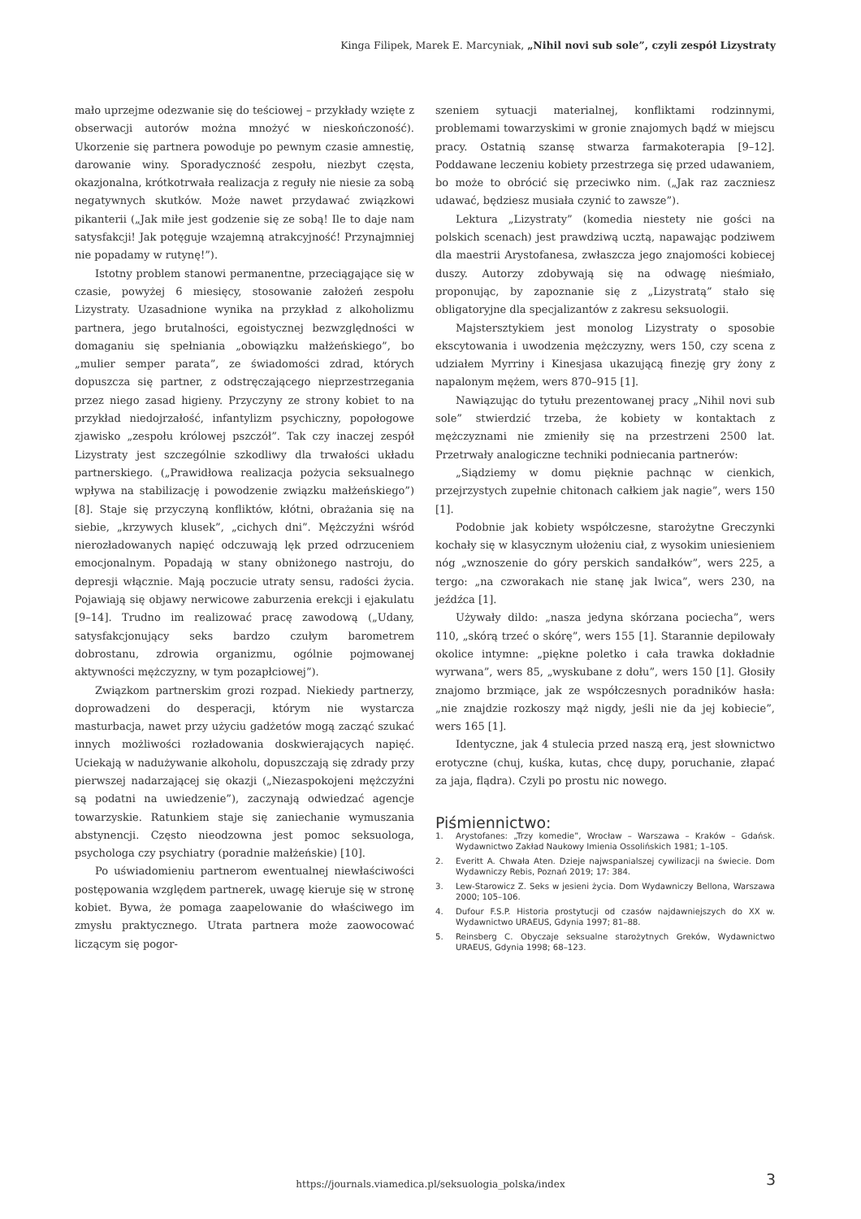Kinga Filipek, Marek E. Marcyniak, „Nihil novi sub sole”, czyli zespół Lizystraty
mało uprzejme odezwanie się do teściowej – przykłady wzięte z obserwacji autorów można mnożyć w nieskończoność). Ukorzenie się partnera powoduje po pewnym czasie amnestię, darowanie winy. Sporadyczność zespołu, niezbyt częsta, okazjonalna, krótkotrwała realizacja z reguły nie niesie za sobą negatywnych skutków. Może nawet przydawać związkowi pikanterii („Jak miłe jest godzenie się ze sobą! Ile to daje nam satysfakcji! Jak potęguje wzajemną atrakcyjność! Przynajmniej nie popadamy w rutynę!”).
Istotny problem stanowi permanentne, przeciągające się w czasie, powyżej 6 miesięcy, stosowanie założeń zespołu Lizystraty. Uzasadnione wynika na przykład z alkoholizmu partnera, jego brutalności, egoistycznej bezwzględności w domaganiu się spełniania „obowiązku małżeńskiego”, bo „mulier semper parata”, ze świadomości zdrad, których dopuszcza się partner, z odstręczającego nieprzestrzegania przez niego zasad higieny. Przyczyny ze strony kobiet to na przykład niedojrzałość, infantylizm psychiczny, popołogowe zjawisko „zespołu królowej pszczół”. Tak czy inaczej zespół Lizystraty jest szczególnie szkodliwy dla trwałości układu partnerskiego. („Prawidłowa realizacja pożycia seksualnego wpływa na stabilizację i powodzenie związku małżeńskiego”) [8]. Staje się przyczyną konfliktów, kłótni, obrażania się na siebie, „krzywych klusek”, „cichych dni”. Mężczyźni wśród nierozładowanych napięć odczuwają lęk przed odrzuceniem emocjonalnym. Popadają w stany obniżonego nastroju, do depresji włącznie. Mają poczucie utraty sensu, radości życia. Pojawiają się objawy nerwicowe zaburzenia erekcji i ejakulatu [9–14]. Trudno im realizować pracę zawodową („Udany, satysfakcjonujący seks bardzo czułym barometrem dobrostanu, zdrowia organizmu, ogólnie pojmowanej aktywności mężczyzny, w tym pozapłciowej”).
Związkom partnerskim grozi rozpad. Niekiedy partnerzy, doprowadzeni do desperacji, którym nie wystarcza masturbacja, nawet przy użyciu gadżetów mogą zacząć szukać innych możliwości rozładowania doskwierających napięć. Uciekają w nadużywanie alkoholu, dopuszczają się zdrady przy pierwszej nadarzającej się okazji („Niezaspokojeni mężczyźni są podatni na uwiedzenie”), zaczynają odwiedzać agencje towarzyskie. Ratunkiem staje się zaniechanie wymuszania abstynencji. Często nieodzowna jest pomoc seksuologa, psychologa czy psychiatry (poradnie małżeńskie) [10].
Po uświadomieniu partnerom ewentualnej niewłaściwości postępowania względem partnerek, uwagę kieruje się w stronę kobiet. Bywa, że pomaga zaapelowanie do właściwego im zmysłu praktycznego. Utrata partnera może zaowocować liczącym się pogor-
szeniem sytuacji materialnej, konfliktami rodzinnymi, problemami towarzyskimi w gronie znajomych bądź w miejscu pracy. Ostatnią szansę stwarza farmakoterapia [9–12]. Poddawane leczeniu kobiety przestrzega się przed udawaniem, bo może to obrócić się przeciwko nim. („Jak raz zaczniesz udawać, będziesz musiała czynić to zawsze”).
Lektura „Lizystraty” (komedia niestety nie gości na polskich scenach) jest prawdziwą ucztą, napawając podziwem dla maestrii Arystofanesa, zwłaszcza jego znajomości kobiecej duszy. Autorzy zdobywają się na odwagę nieśmiało, proponując, by zapoznanie się z „Lizystratą” stało się obligatoryjne dla specjalizantów z zakresu seksuologii.
Majstersztykiem jest monolog Lizystraty o sposobie ekscytowania i uwodzenia mężczyzny, wers 150, czy scena z udziałem Myrriny i Kinesjasa ukazującą finezję gry żony z napalonym mężem, wers 870–915 [1].
Nawiązując do tytułu prezentowanej pracy „Nihil novi sub sole” stwierdzić trzeba, że kobiety w kontaktach z mężczyznami nie zmieniły się na przestrzeni 2500 lat. Przetrwały analogiczne techniki podniecania partnerów:
„Siądziemy w domu pięknie pachnąc w cienkich, przejrzystych zupełnie chitonach całkiem jak nagie”, wers 150 [1].
Podobnie jak kobiety współczesne, starożytne Greczynki kochały się w klasycznym ułożeniu ciał, z wysokim uniesieniem nóg „wznoszenie do góry perskich sandałków”, wers 225, a tergo: „na czworakach nie stanę jak lwica”, wers 230, na jeźdźca [1].
Używały dildo: „nasza jedyna skórzana pociecha”, wers 110, „skórą trzeć o skórę”, wers 155 [1]. Starannie depilowały okolice intymne: „piękne poletko i cała trawka dokładnie wyrwana”, wers 85, „wyskubane z dołu”, wers 150 [1]. Głosiły znajomo brzmiące, jak ze współczesnych poradników hasła: „nie znajdzie rozkoszy mąż nigdy, jeśli nie da jej kobiecie”, wers 165 [1].
Identyczne, jak 4 stulecia przed naszą erą, jest słownictwo erotyczne (chuj, kuśka, kutas, chcę dupy, poruchanie, złapać za jaja, flądra). Czyli po prostu nic nowego.
Piśmiennictwo:
1. Arystofanes: „Trzy komedie”, Wrocław – Warszawa – Kraków – Gdańsk. Wydawnictwo Zakład Naukowy Imienia Ossolińskich 1981; 1–105.
2. Everitt A. Chwała Aten. Dzieje najwspanialszej cywilizacji na świecie. Dom Wydawniczy Rebis, Poznań 2019; 17: 384.
3. Lew-Starowicz Z. Seks w jesieni życia. Dom Wydawniczy Bellona, Warszawa 2000; 105–106.
4. Dufour F.S.P. Historia prostytucji od czasów najdawniejszych do XX w. Wydawnictwo URAEUS, Gdynia 1997; 81–88.
5. Reinsberg C. Obyczaje seksualne starożytnych Greków, Wydawnictwo URAEUS, Gdynia 1998; 68–123.
https://journals.viamedica.pl/seksuologia_polska/index 3